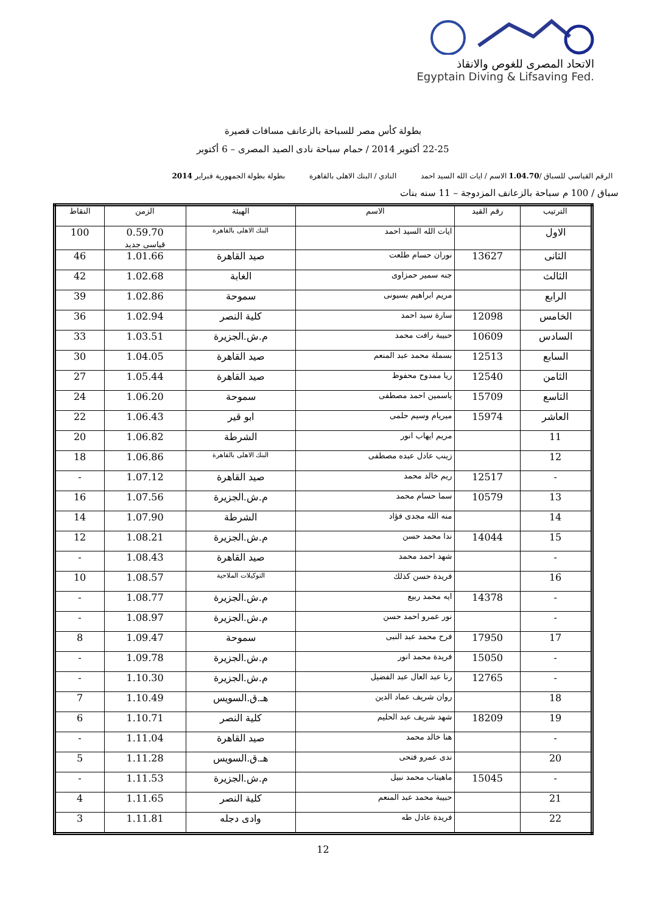الاتحاد المصرى للغوص والانقاذ
Egyptain Diving & Lifsaving Fed.
بطولة كأس مصر للسباحة بالزعانف مسافات قصيرة
22-25 أكتوبر 2014 / حمام سباحة نادى الصيد المصرى – 6 أكتوبر
الرقم القياسي للسباق /1.04.70 الاسم / ايات الله السيد احمد النادي / البنك الاهلى بالقاهرة بطولة بطولة الجمهورية فبراير 2014
سباق / 100 م سباحة بالزعانف المزدوجة – 11 سنه بنات
| الترتيب | رقم القيد | الاسم | الهيئة | الزمن | النقاط |
| --- | --- | --- | --- | --- | --- |
| الاول | | ايات الله السيد احمد | البنك الاهلى بالقاهرة | 0.59.70 قياسى جديد | 100 |
| الثانى | 13627 | نوران حسام طلعت | صيد القاهرة | 1.01.66 | 46 |
| الثالث | | جنه سمير حمزاوى | الغابة | 1.02.68 | 42 |
| الرابع | | مريم ابراهيم بسيونى | سموحة | 1.02.86 | 39 |
| الخامس | 12098 | سارة سيد احمد | كلية النصر | 1.02.94 | 36 |
| السادس | 10609 | حبيبة رافت محمد | م.ش.الجزيرة | 1.03.51 | 33 |
| السابع | 12513 | بسملة محمد عبد المنعم | صيد القاهرة | 1.04.05 | 30 |
| الثامن | 12540 | ريا ممدوح محفوظ | صيد القاهرة | 1.05.44 | 27 |
| التاسع | 15709 | ياسمين احمد مصطفى | سموحة | 1.06.20 | 24 |
| العاشر | 15974 | ميريام وسيم حلمى | ابو قير | 1.06.43 | 22 |
| 11 | | مريم ايهاب انور | الشرطة | 1.06.82 | 20 |
| 12 | | زينب عادل عبده مصطفى | البنك الاهلى بالقاهرة | 1.06.86 | 18 |
| - | 12517 | ريم خالد محمد | صيد القاهرة | 1.07.12 | - |
| 13 | 10579 | سما حسام محمد | م.ش.الجزيرة | 1.07.56 | 16 |
| 14 | | منه الله مجدى فؤاد | الشرطة | 1.07.90 | 14 |
| 15 | 14044 | ندا محمد حسن | م.ش.الجزيرة | 1.08.21 | 12 |
| - | | شهد احمد محمد | صيد القاهرة | 1.08.43 | - |
| 16 | | فريدة حسن كذلك | التوكيلات الملاحية | 1.08.57 | 10 |
| - | 14378 | ايه محمد ربيع | م.ش.الجزيرة | 1.08.77 | - |
| - | | نور عمرو احمد حسن | م.ش.الجزيرة | 1.08.97 | - |
| 17 | 17950 | فرح محمد عبد النبى | سموحة | 1.09.47 | 8 |
| - | 15050 | فريدة محمد انور | م.ش.الجزيرة | 1.09.78 | - |
| - | 12765 | رنا عبد العال عبد الفضيل | م.ش.الجزيرة | 1.10.30 | - |
| 18 | | روان شريف عماد الدين | هـ.ق.السويس | 1.10.49 | 7 |
| 19 | 18209 | شهد شريف عبد الحليم | كلية النصر | 1.10.71 | 6 |
| - | | هنا خالد محمد | صيد القاهرة | 1.11.04 | - |
| 20 | | ندى عمرو فتحى | هـ.ق.السويس | 1.11.28 | 5 |
| - | 15045 | ماهيتاب محمد نبيل | م.ش.الجزيرة | 1.11.53 | - |
| 21 | | حبيبة محمد عبد المنعم | كلية النصر | 1.11.65 | 4 |
| 22 | | فريدة عادل طه | وادى دجله | 1.11.81 | 3 |
12